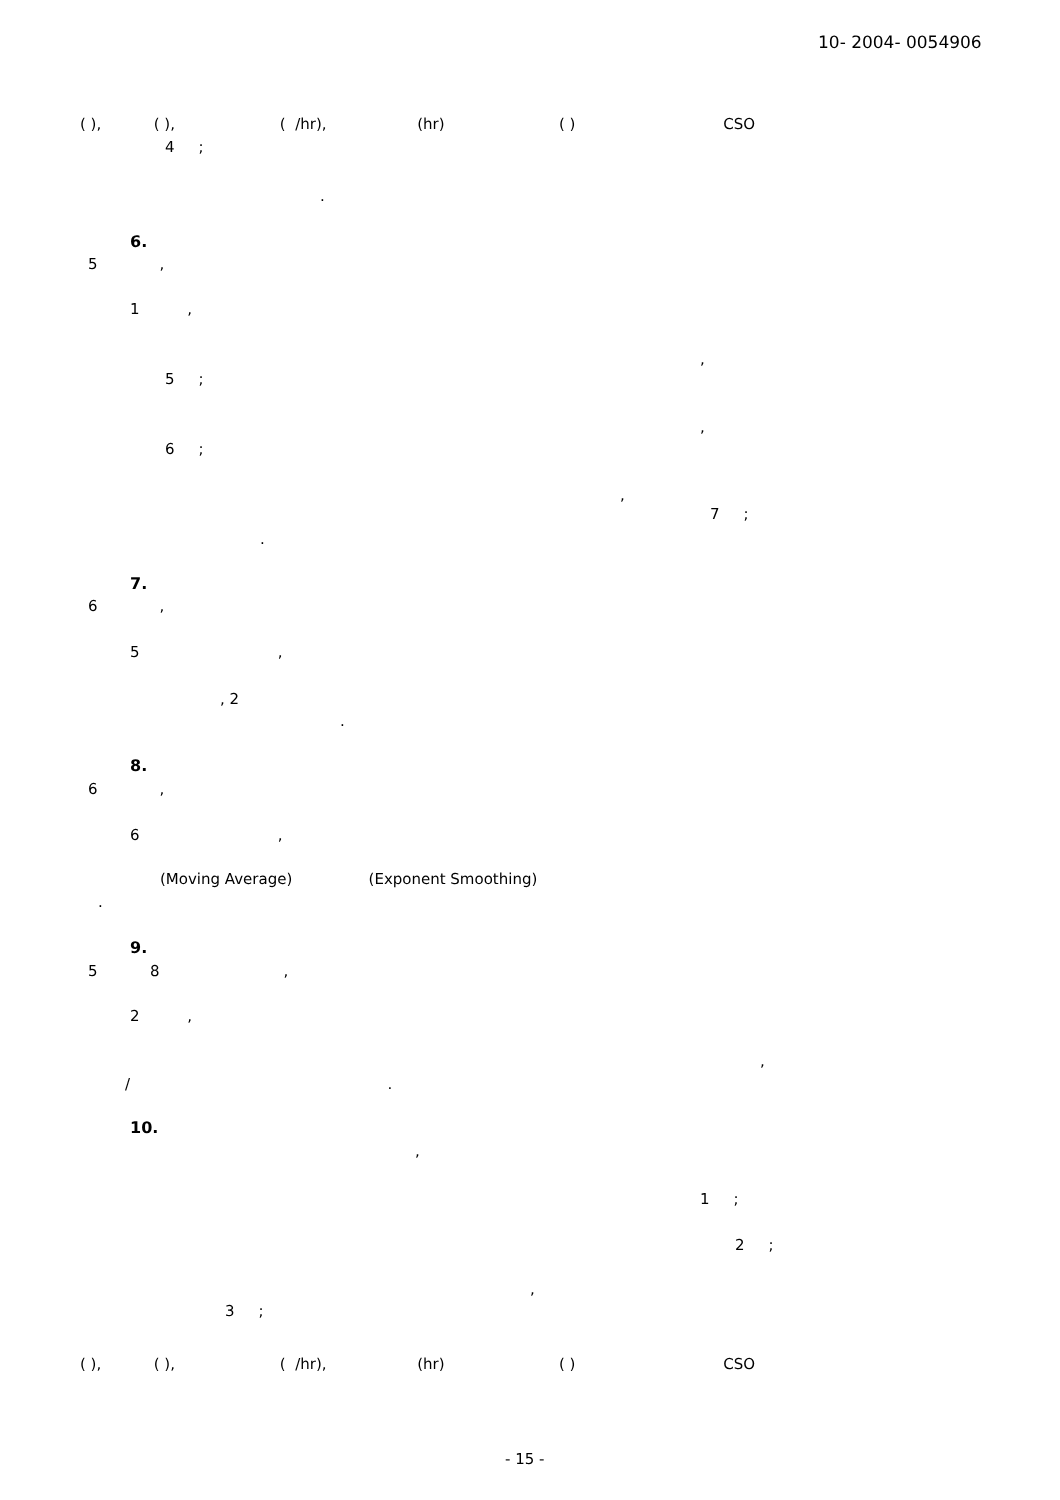10- 2004- 0054906
( ), ( ), ( /hr), (hr) ( ) CSO
4 ;
.
6.
5 ,
1 ,
,
5 ;
,
6 ;
,
7 ;
.
7.
6 ,
5 ,
, 2
.
8.
6 ,
6 ,
(Moving Average) (Exponent Smoothing)
.
9.
5 8 ,
2 ,
,
/ .
10.
,
1 ;
2 ;
,
3 ;
( ), ( ), ( /hr), (hr) ( ) CSO
- 15 -